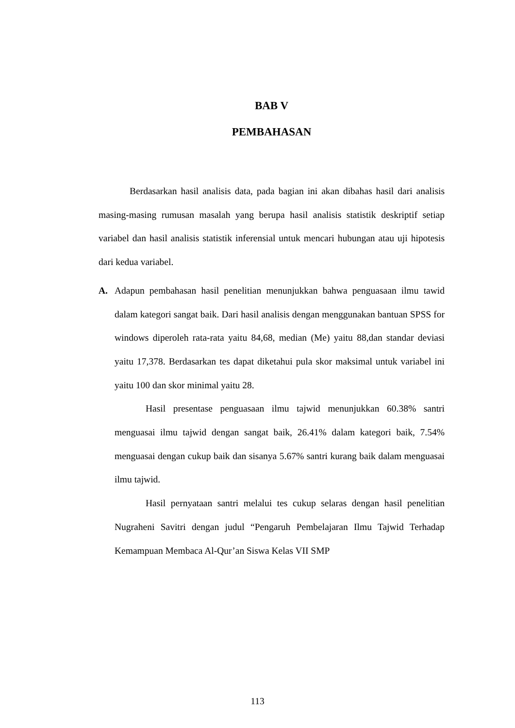BAB V
PEMBAHASAN
Berdasarkan hasil analisis data, pada bagian ini akan dibahas hasil dari analisis masing-masing rumusan masalah yang berupa hasil analisis statistik deskriptif setiap variabel dan hasil analisis statistik inferensial untuk mencari hubungan atau uji hipotesis dari kedua variabel.
A. Adapun pembahasan hasil penelitian menunjukkan bahwa penguasaan ilmu tawid dalam kategori sangat baik. Dari hasil analisis dengan menggunakan bantuan SPSS for windows diperoleh rata-rata yaitu 84,68, median (Me) yaitu 88,dan standar deviasi yaitu 17,378. Berdasarkan tes dapat diketahui pula skor maksimal untuk variabel ini yaitu 100 dan skor minimal yaitu 28.
Hasil presentase penguasaan ilmu tajwid menunjukkan 60.38% santri menguasai ilmu tajwid dengan sangat baik, 26.41% dalam kategori baik, 7.54% menguasai dengan cukup baik dan sisanya 5.67% santri kurang baik dalam menguasai ilmu tajwid.
Hasil pernyataan santri melalui tes cukup selaras dengan hasil penelitian Nugraheni Savitri dengan judul “Pengaruh Pembelajaran Ilmu Tajwid Terhadap Kemampuan Membaca Al-Qur’an Siswa Kelas VII SMP
113